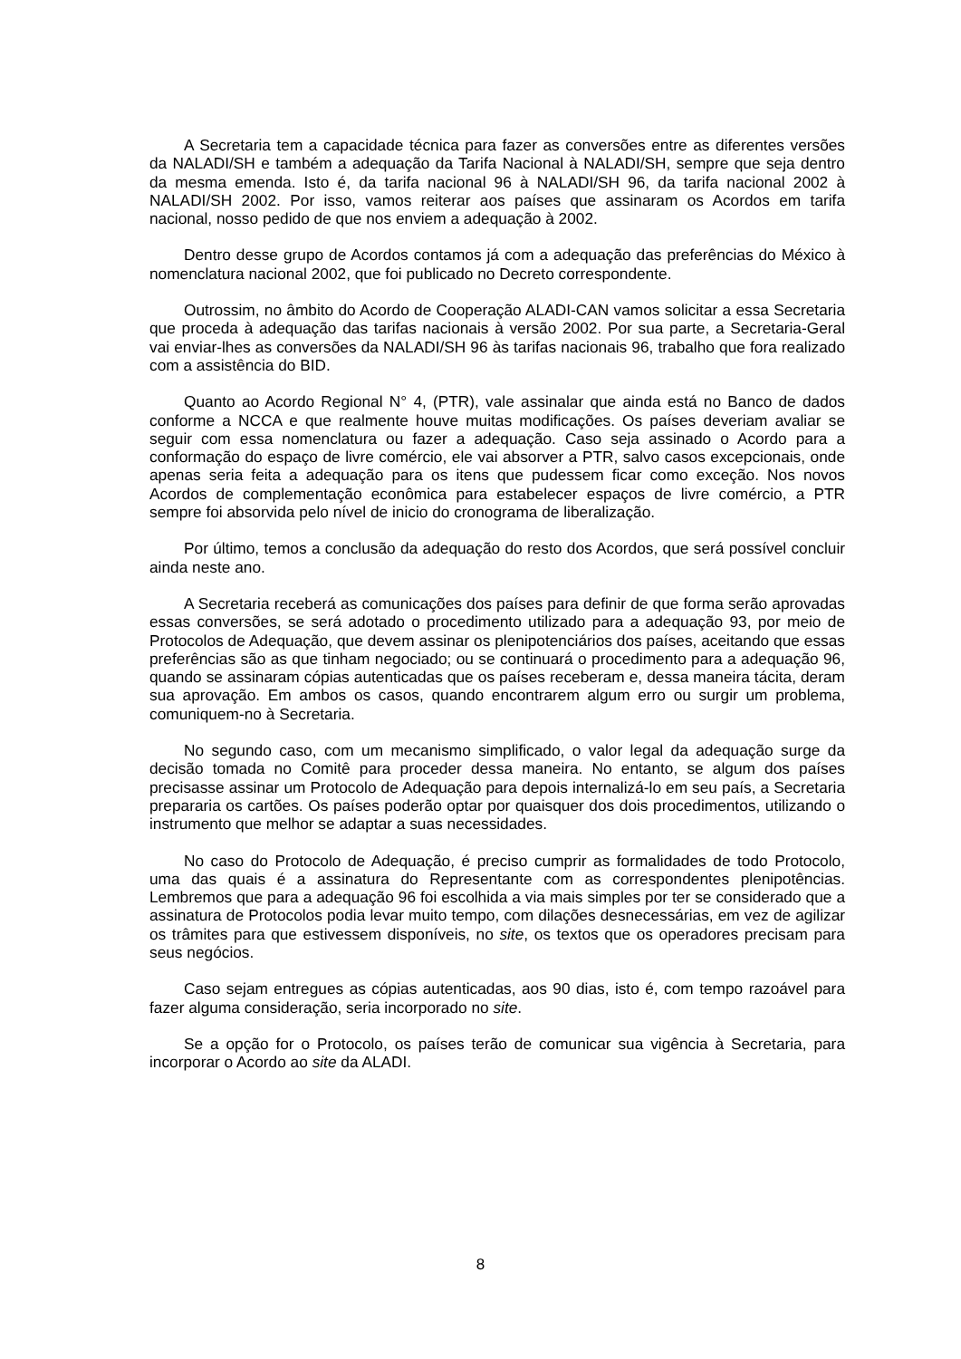A Secretaria tem a capacidade técnica para fazer as conversões entre as diferentes versões da NALADI/SH e também a adequação da Tarifa Nacional à NALADI/SH, sempre que seja dentro da mesma emenda. Isto é, da tarifa nacional 96 à NALADI/SH 96, da tarifa nacional 2002 à NALADI/SH 2002. Por isso, vamos reiterar aos países que assinaram os Acordos em tarifa nacional, nosso pedido de que nos enviem a adequação à 2002.
Dentro desse grupo de Acordos contamos já com a adequação das preferências do México à nomenclatura nacional 2002, que foi publicado no Decreto correspondente.
Outrossim, no âmbito do Acordo de Cooperação ALADI-CAN vamos solicitar a essa Secretaria que proceda à adequação das tarifas nacionais à versão 2002. Por sua parte, a Secretaria-Geral vai enviar-lhes as conversões da NALADI/SH 96 às tarifas nacionais 96, trabalho que fora realizado com a assistência do BID.
Quanto ao Acordo Regional N° 4, (PTR), vale assinalar que ainda está no Banco de dados conforme a NCCA e que realmente houve muitas modificações. Os países deveriam avaliar se seguir com essa nomenclatura ou fazer a adequação. Caso seja assinado o Acordo para a conformação do espaço de livre comércio, ele vai absorver a PTR, salvo casos excepcionais, onde apenas seria feita a adequação para os itens que pudessem ficar como exceção. Nos novos Acordos de complementação econômica para estabelecer espaços de livre comércio, a PTR sempre foi absorvida pelo nível de inicio do cronograma de liberalização.
Por último, temos a conclusão da adequação do resto dos Acordos, que será possível concluir ainda neste ano.
A Secretaria receberá as comunicações dos países para definir de que forma serão aprovadas essas conversões, se será adotado o procedimento utilizado para a adequação 93, por meio de Protocolos de Adequação, que devem assinar os plenipotenciários dos países, aceitando que essas preferências são as que tinham negociado; ou se continuará o procedimento para a adequação 96, quando se assinaram cópias autenticadas que os países receberam e, dessa maneira tácita, deram sua aprovação. Em ambos os casos, quando encontrarem algum erro ou surgir um problema, comuniquem-no à Secretaria.
No segundo caso, com um mecanismo simplificado, o valor legal da adequação surge da decisão tomada no Comitê para proceder dessa maneira. No entanto, se algum dos países precisasse assinar um Protocolo de Adequação para depois internalizá-lo em seu país, a Secretaria prepararia os cartões. Os países poderão optar por quaisquer dos dois procedimentos, utilizando o instrumento que melhor se adaptar a suas necessidades.
No caso do Protocolo de Adequação, é preciso cumprir as formalidades de todo Protocolo, uma das quais é a assinatura do Representante com as correspondentes plenipotências. Lembremos que para a adequação 96 foi escolhida a via mais simples por ter se considerado que a assinatura de Protocolos podia levar muito tempo, com dilações desnecessárias, em vez de agilizar os trâmites para que estivessem disponíveis, no site, os textos que os operadores precisam para seus negócios.
Caso sejam entregues as cópias autenticadas, aos 90 dias, isto é, com tempo razoável para fazer alguma consideração, seria incorporado no site.
Se a opção for o Protocolo, os países terão de comunicar sua vigência à Secretaria, para incorporar o Acordo ao site da ALADI.
8